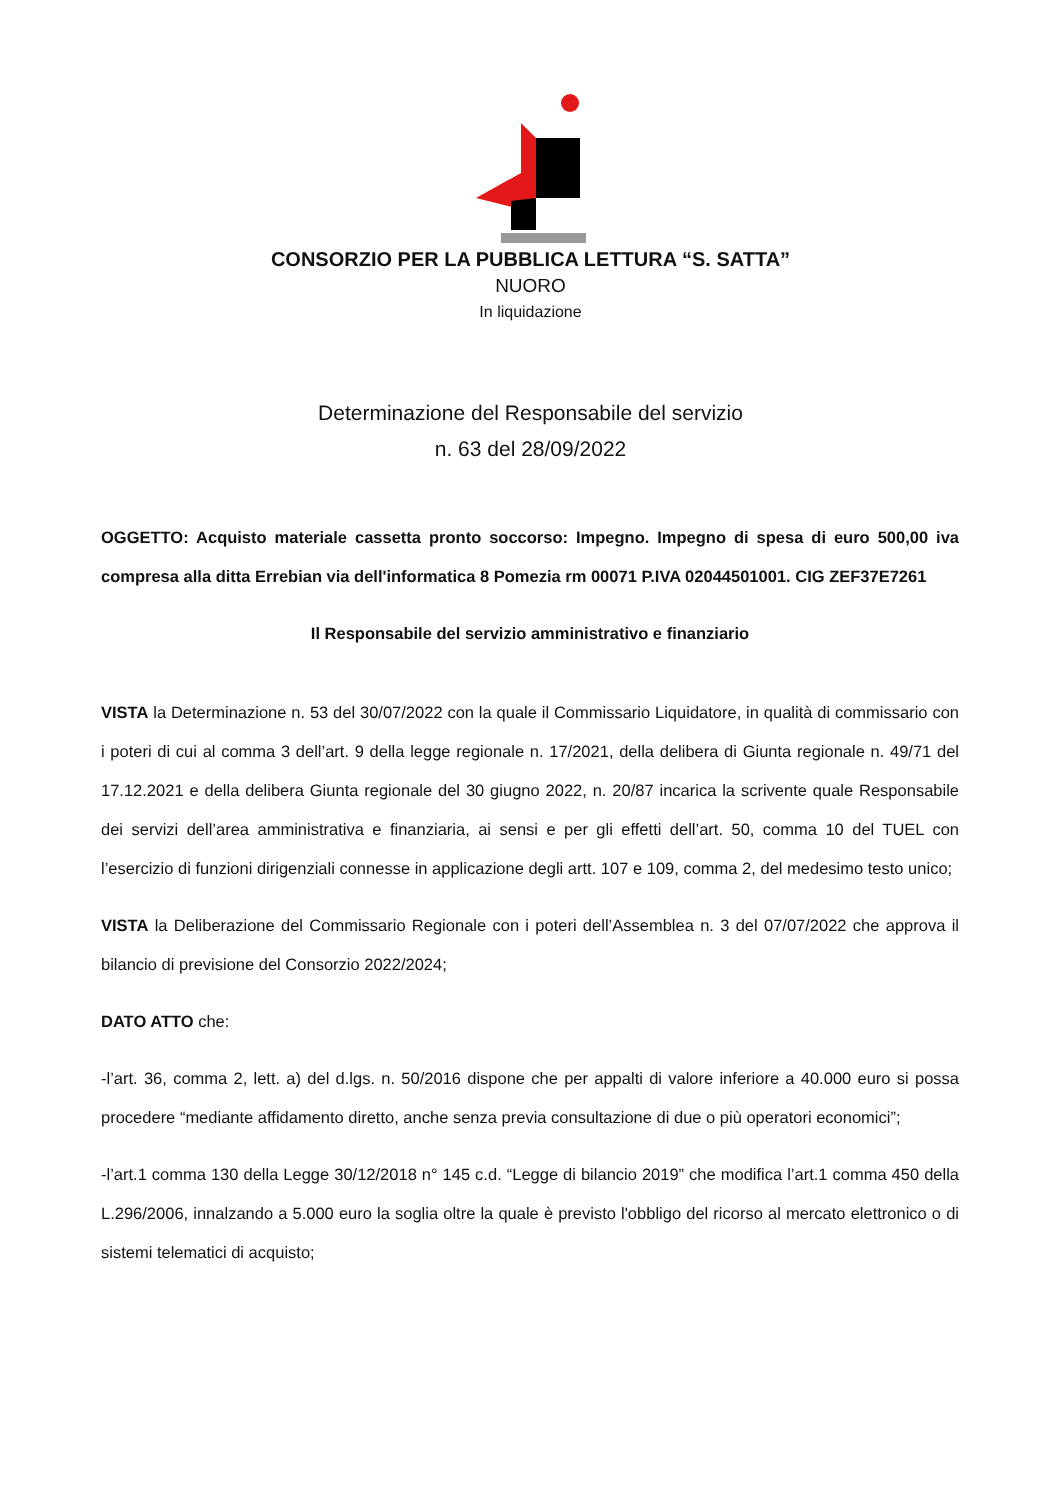CONSORZIO PER LA PUBBLICA LETTURA “S. SATTA”
NUORO
In liquidazione
Determinazione del Responsabile del servizio
n. 63 del 28/09/2022
OGGETTO: Acquisto materiale cassetta pronto soccorso: Impegno. Impegno di spesa di euro 500,00 iva compresa alla ditta Errebian via dell'informatica 8 Pomezia rm 00071 P.IVA 02044501001. CIG ZEF37E7261
Il Responsabile del servizio amministrativo e finanziario
VISTA la Determinazione n. 53 del 30/07/2022 con la quale il Commissario Liquidatore, in qualità di commissario con i poteri di cui al comma 3 dell’art. 9 della legge regionale n. 17/2021, della delibera di Giunta regionale n. 49/71 del 17.12.2021 e della delibera Giunta regionale del 30 giugno 2022, n. 20/87 incarica la scrivente quale Responsabile dei servizi dell’area amministrativa e finanziaria, ai sensi e per gli effetti dell’art. 50, comma 10 del TUEL con l’esercizio di funzioni dirigenziali connesse in applicazione degli artt. 107 e 109, comma 2, del medesimo testo unico;
VISTA la Deliberazione del Commissario Regionale con i poteri dell’Assemblea n. 3 del 07/07/2022 che approva il bilancio di previsione del Consorzio 2022/2024;
DATO ATTO che:
-l’art. 36, comma 2, lett. a) del d.lgs. n. 50/2016 dispone che per appalti di valore inferiore a 40.000 euro si possa procedere “mediante affidamento diretto, anche senza previa consultazione di due o più operatori economici”;
-l’art.1 comma 130 della Legge 30/12/2018 n° 145 c.d. “Legge di bilancio 2019” che modifica l’art.1 comma 450 della L.296/2006, innalzando a 5.000 euro la soglia oltre la quale è previsto l'obbligo del ricorso al mercato elettronico o di sistemi telematici di acquisto;